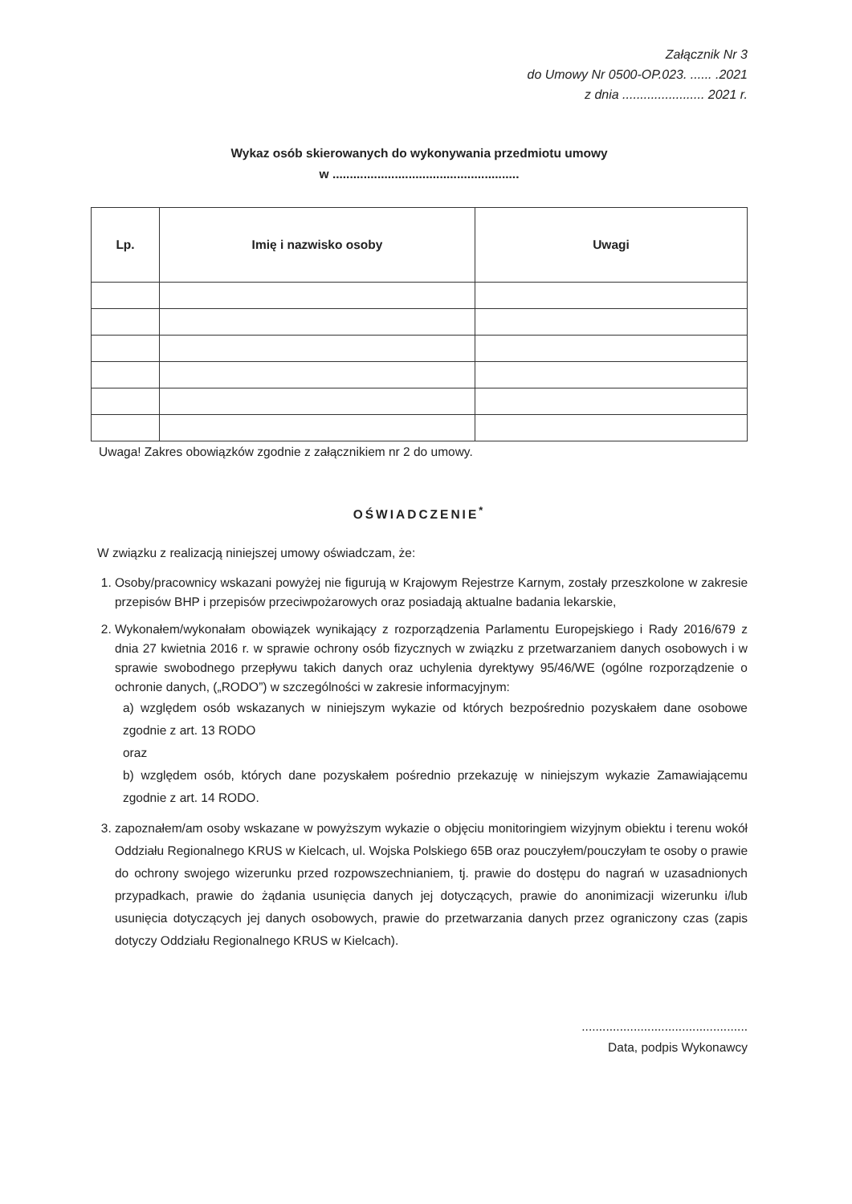Załącznik Nr 3
do Umowy Nr 0500-OP.023. ...... .2021
z dnia ....................... 2021 r.
Wykaz osób skierowanych do wykonywania przedmiotu umowy
w ......................................................
| Lp. | Imię i nazwisko osoby | Uwagi |
| --- | --- | --- |
Uwaga! Zakres obowiązków zgodnie z załącznikiem nr 2 do umowy.
OŚWIADCZENIE<sup>*</sup>
W związku z realizacją niniejszej umowy oświadczam, że:
1. Osoby/pracownicy wskazani powyżej nie figurują w Krajowym Rejestrze Karnym, zostały przeszkolone w zakresie przepisów BHP i przepisów przeciwpożarowych oraz posiadają aktualne badania lekarskie,
2. Wykonałem/wykonałam obowiązek wynikający z rozporządzenia Parlamentu Europejskiego i Rady 2016/679 z dnia 27 kwietnia 2016 r. w sprawie ochrony osób fizycznych w związku z przetwarzaniem danych osobowych i w sprawie swobodnego przepływu takich danych oraz uchylenia dyrektywy 95/46/WE (ogólne rozporządzenie o ochronie danych, („RODO”) w szczególności w zakresie informacyjnym:
a) względem osób wskazanych w niniejszym wykazie od których bezpośrednio pozyskałem dane osobowe zgodnie z art. 13 RODO
oraz
b) względem osób, których dane pozyskałem pośrednio przekazuję w niniejszym wykazie Zamawiającemu zgodnie z art. 14 RODO.
3. zapoznałem/am osoby wskazane w powyższym wykazie o objęciu monitoringiem wizyjnym obiektu i terenu wokół Oddziału Regionalnego KRUS w Kielcach, ul. Wojska Polskiego 65B oraz pouczyłem/pouczyłam te osoby o prawie do ochrony swojego wizerunku przed rozpowszechnianiem, tj. prawie do dostępu do nagrań w uzasadnionych przypadkach, prawie do żądania usunięcia danych jej dotyczących, prawie do anonimizacji wizerunku i/lub usunięcia dotyczących jej danych osobowych, prawie do przetwarzania danych przez ograniczony czas (zapis dotyczy Oddziału Regionalnego KRUS w Kielcach).
................................................
Data, podpis Wykonawcy